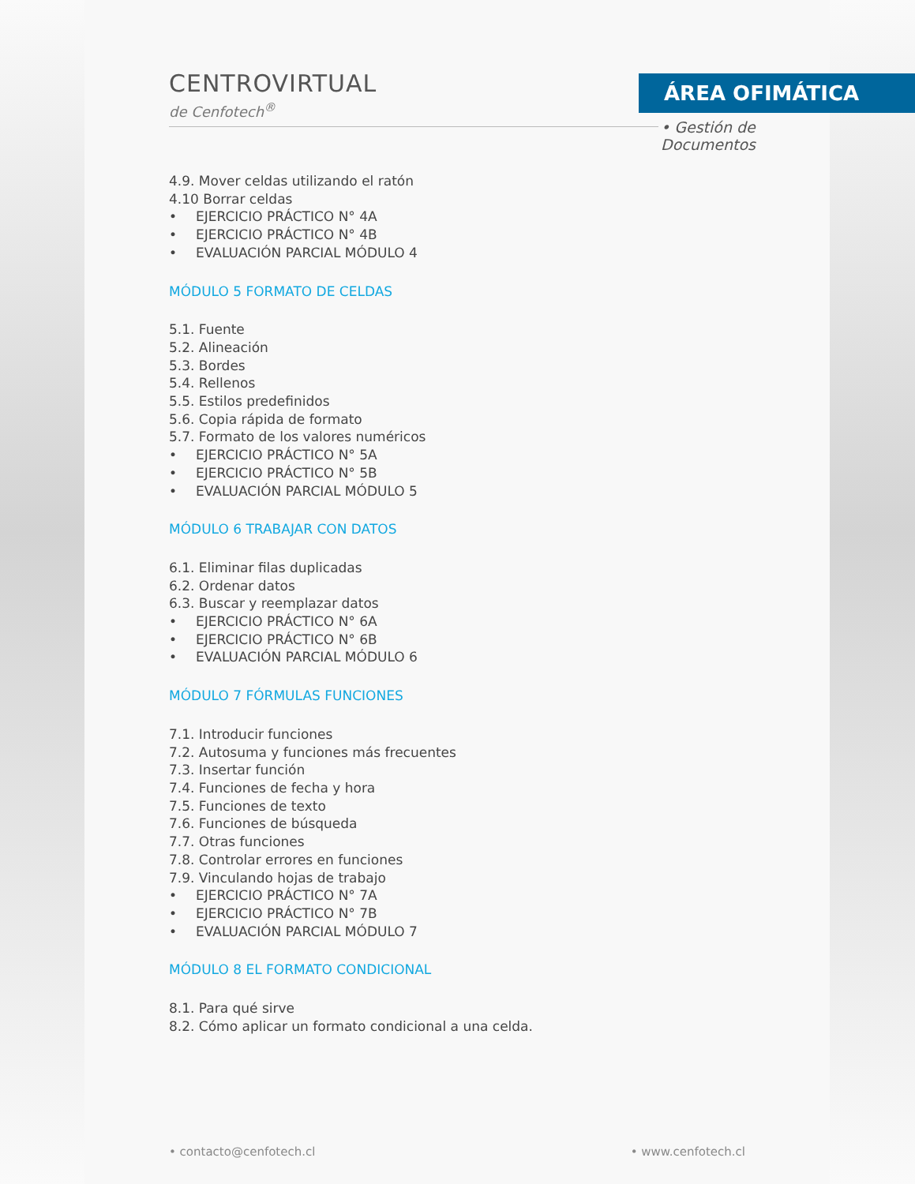CENTROVIRTUAL
de Cenfotech<sup>®</sup>
ÁREA OFIMÁTICA
• Gestión de Documentos
4.9. Mover celdas utilizando el ratón
4.10 Borrar celdas
• EJERCICIO PRÁCTICO N° 4A
• EJERCICIO PRÁCTICO N° 4B
• EVALUACIÓN PARCIAL MÓDULO 4
MÓDULO 5 FORMATO DE CELDAS
5.1. Fuente
5.2. Alineación
5.3. Bordes
5.4. Rellenos
5.5. Estilos predefinidos
5.6. Copia rápida de formato
5.7. Formato de los valores numéricos
• EJERCICIO PRÁCTICO N° 5A
• EJERCICIO PRÁCTICO N° 5B
• EVALUACIÓN PARCIAL MÓDULO 5
MÓDULO 6 TRABAJAR CON DATOS
6.1. Eliminar filas duplicadas
6.2. Ordenar datos
6.3. Buscar y reemplazar datos
• EJERCICIO PRÁCTICO N° 6A
• EJERCICIO PRÁCTICO N° 6B
• EVALUACIÓN PARCIAL MÓDULO 6
MÓDULO 7 FÓRMULAS FUNCIONES
7.1. Introducir funciones
7.2. Autosuma y funciones más frecuentes
7.3. Insertar función
7.4. Funciones de fecha y hora
7.5. Funciones de texto
7.6. Funciones de búsqueda
7.7. Otras funciones
7.8. Controlar errores en funciones
7.9. Vinculando hojas de trabajo
• EJERCICIO PRÁCTICO N° 7A
• EJERCICIO PRÁCTICO N° 7B
• EVALUACIÓN PARCIAL MÓDULO 7
MÓDULO 8 EL FORMATO CONDICIONAL
8.1. Para qué sirve
8.2. Cómo aplicar un formato condicional a una celda.
• contacto@cenfotech.cl • www.cenfotech.cl